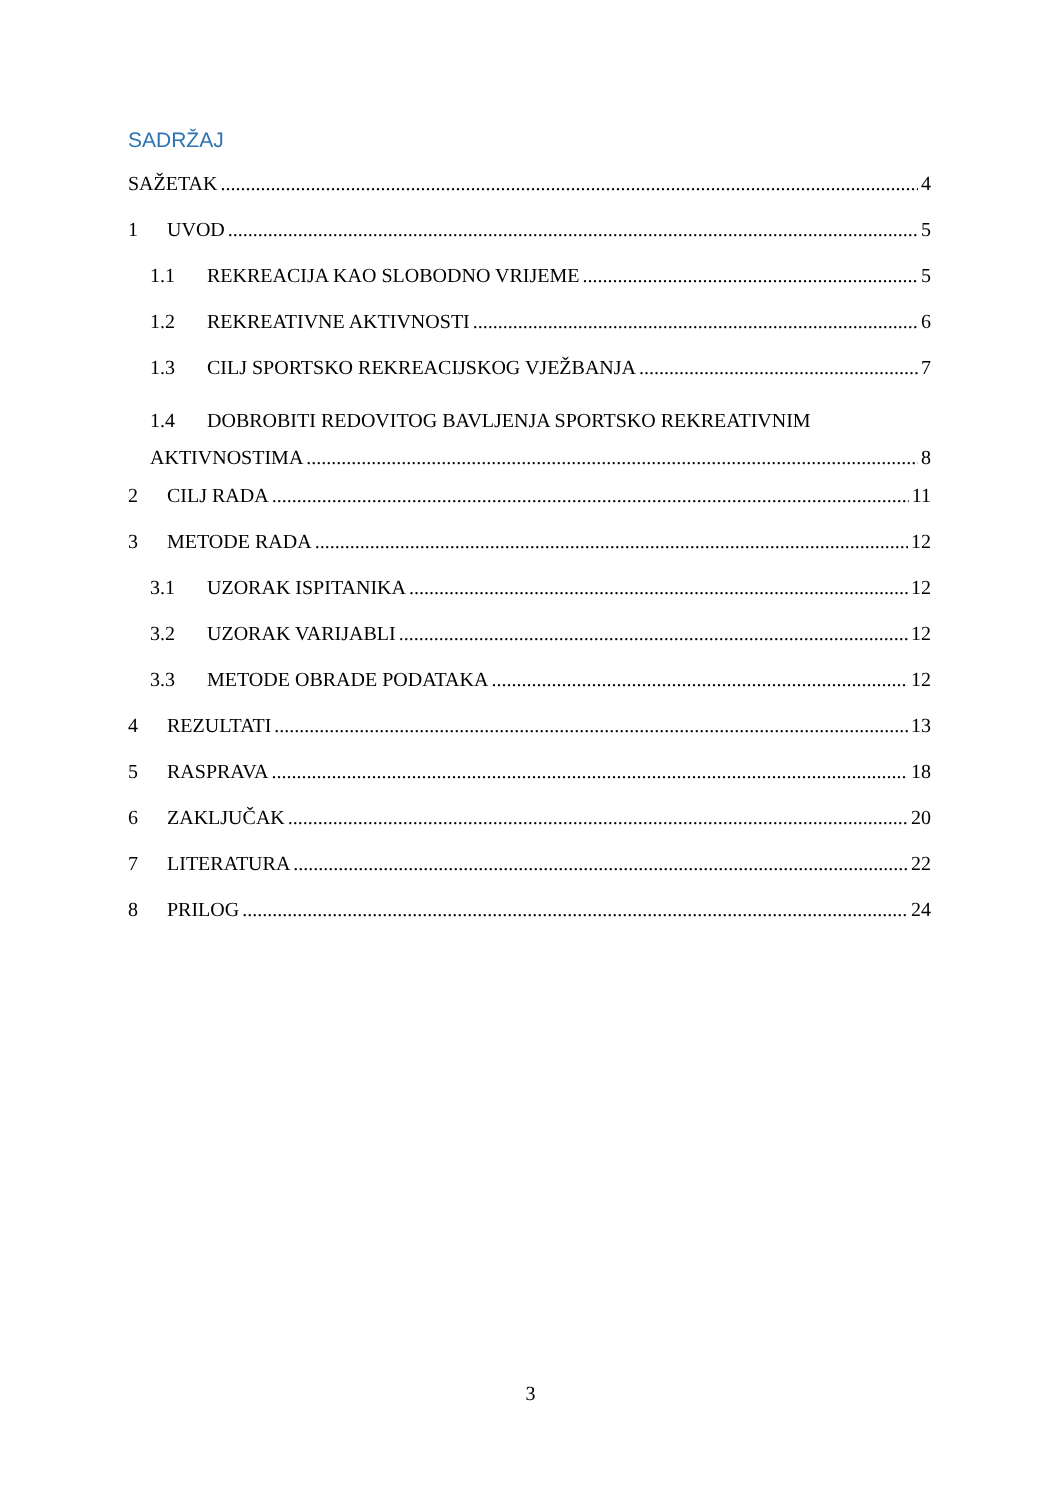SADRŽAJ
SAŽETAK 4
1 UVOD 5
1.1 REKREACIJA KAO SLOBODNO VRIJEME 5
1.2 REKREATIVNE AKTIVNOSTI 6
1.3 CILJ SPORTSKO REKREACIJSKOG VJEŽBANJA 7
1.4 DOBROBITI REDOVITOG BAVLJENJA SPORTSKO REKREATIVNIM
AKTIVNOSTIMA 8
2 CILJ RADA 11
3 METODE RADA 12
3.1 UZORAK ISPITANIKA 12
3.2 UZORAK VARIJABLI 12
3.3 METODE OBRADE PODATAKA 12
4 REZULTATI 13
5 RASPRAVA 18
6 ZAKLJUČAK 20
7 LITERATURA 22
8 PRILOG 24
3